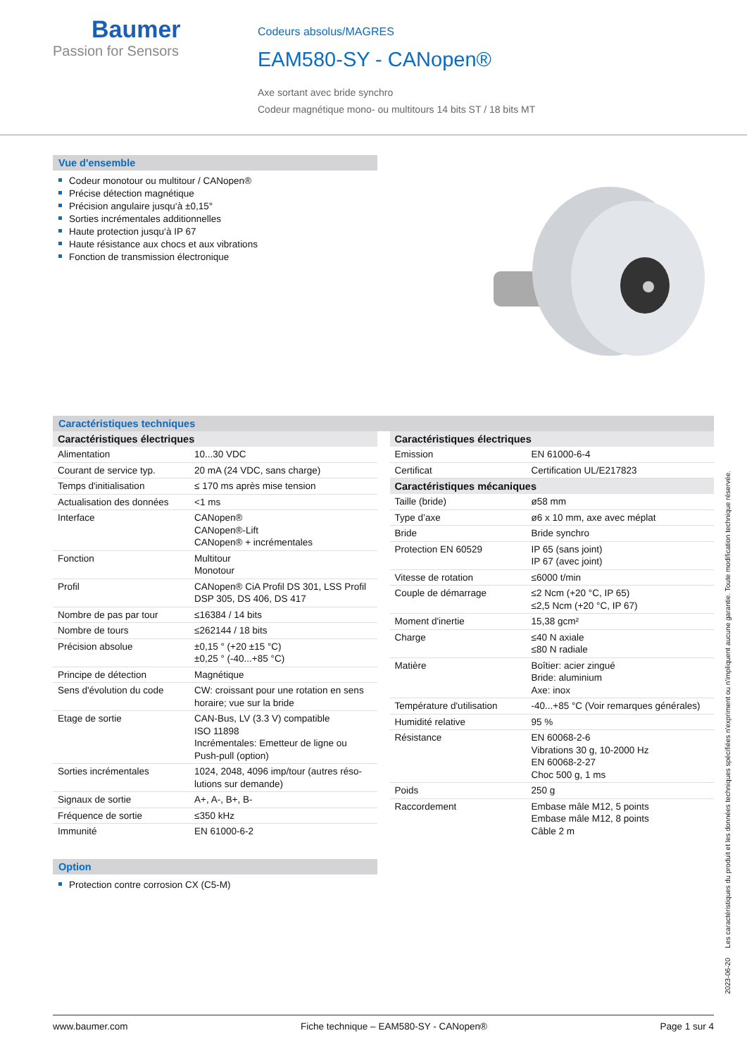Baumer
Passion for Sensors
Codeurs absolus/MAGRES
EAM580-SY - CANopen®
Axe sortant avec bride synchro
Codeur magnétique mono- ou multitours 14 bits ST / 18 bits MT
Vue d'ensemble
Codeur monotour ou multitour / CANopen®
Précise détection magnétique
Précision angulaire jusqu‘à ±0,15°
Sorties incrémentales additionnelles
Haute protection jusqu‘à IP 67
Haute résistance aux chocs et aux vibrations
Fonction de transmission électronique
Caractéristiques techniques
| Caractéristiques électriques | |
| --- | --- |
| Alimentation | 10...30 VDC |
| Courant de service typ. | 20 mA (24 VDC, sans charge) |
| Temps d'initialisation | ≤ 170 ms après mise tension |
| Actualisation des données | <1 ms |
| Interface | CANopen® CANopen®-Lift CANopen® + incrémentales |
| Fonction | Multitour Monotour |
| Profil | CANopen® CiA Profil DS 301, LSS Profil DSP 305, DS 406, DS 417 |
| Nombre de pas par tour | ≤16384 / 14 bits |
| Nombre de tours | ≤262144 / 18 bits |
| Précision absolue | ±0,15 ° (+20 ±15 °C) ±0,25 ° (-40...+85 °C) |
| Principe de détection | Magnétique |
| Sens d'évolution du code | CW: croissant pour une rotation en sens horaire; vue sur la bride |
| Etage de sortie | CAN-Bus, LV (3.3 V) compatible ISO 11898 Incrémentales: Emetteur de ligne ou Push-pull (option) |
| Sorties incrémentales | 1024, 2048, 4096 imp/tour (autres réso-lutions sur demande) |
| Signaux de sortie | A+, A-, B+, B- |
| Fréquence de sortie | ≤350 kHz |
| Immunité | EN 61000-6-2 |
| Caractéristiques électriques | |
| --- | --- |
| Emission | EN 61000-6-4 |
| Certificat | Certification UL/E217823 |
| Caractéristiques mécaniques | |
| Taille (bride) | ø58 mm |
| Type d’axe | ø6 x 10 mm, axe avec méplat |
| Bride | Bride synchro |
| Protection EN 60529 | IP 65 (sans joint) IP 67 (avec joint) |
| Vitesse de rotation | ≤6000 t/min |
| Couple de démarrage | ≤2 Ncm (+20 °C, IP 65) ≤2,5 Ncm (+20 °C, IP 67) |
| Moment d'inertie | 15,38 gcm² |
| Charge | ≤40 N axiale ≤80 N radiale |
| Matière | Boîtier: acier zingué Bride: aluminium Axe: inox |
| Température d'utilisation | -40...+85 °C (Voir remarques générales) |
| Humidité relative | 95 % |
| Résistance | EN 60068-2-6 Vibrations 30 g, 10-2000 Hz EN 60068-2-27 Choc 500 g, 1 ms |
| Poids | 250 g |
| Raccordement | Embase mâle M12, 5 points Embase mâle M12, 8 points Câble 2 m |
Option
Protection contre corrosion CX (C5-M)
2023-06-20 Les caractéristiques du produit et les données techniques spécifiées n'expriment ou n'impliquent aucune garantie. Toute modification technique réservée.
www.baumer.com Fiche technique – EAM580-SY - CANopen® Page 1 sur 4